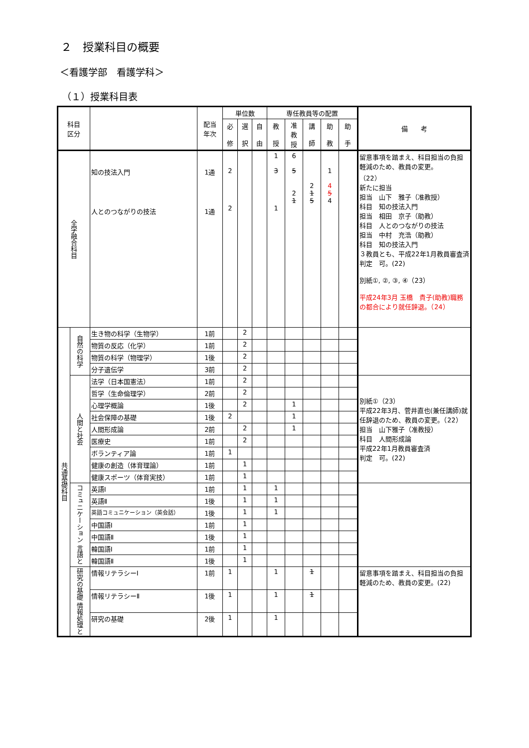２　授業科目の概要
＜看護学部　看護学科＞
（１）授業科目表
| 科目 区分 | | | 配当 年次 | 単位数 | | | 専任教員等の配置 | | | | | 備 考 |
| --- | --- | --- | --- | --- | --- | --- | --- | --- | --- | --- | --- | --- |
| | | | | 必 修 | 選 択 | 自 由 | 教 授 | 准 教 授 | 講 師 | 助 教 | 助 手 | |
| 全学融合科目 | | 知の技法入門 人とのつながりの技法 | 1通 1通 | 2 2 | | | 1 3 1 | 6 5 2 1 | 2 1 5 | 1 4 5 4 | | 留意事項を踏まえ、科目担当の負担軽減のため、教員の変更。 （22） 新たに担当 担当 山下 雅子（准教授） 科目 知の技法入門 担当 相田 京子（助教） 科目 人とのつながりの技法 担当 中村 充浩（助教） 科目 知の技法入門 ３教員とも、平成22年1月教員審査済 判定 可。(22) 別紙①, ②, ③, ④（23） 平成24年3月 玉橋 貴子(助教)職務の都合により就任辞退。（24） |
| 共通基礎科目 | 自然の科学 | 生き物の科学（生物学） | 1前 | | 2 | | | | | | | |
| | | 物質の反応（化学） | 1前 | | 2 | | | | | | | |
| | | 物質の科学（物理学） | 1後 | | 2 | | | | | | | |
| | | 分子遺伝学 | 3前 | | 2 | | | | | | | |
| | 人間と社会 | 法学（日本国憲法） | 1前 | | 2 | | | | | | | 別紙①（23） 平成22年3月、菅井直也(兼任講師)就任辞退のため、教員の変更。（22） 担当 山下雅子（准教授） 科目 人間形成論 平成22年1月教員審査済 判定 可。(22) |
| | | 哲学（生命倫理学） | 2前 | | 2 | | | | | | | |
| | | 心理学概論 | 1後 | | 2 | | | 1 | | | | |
| | | 社会保障の基礎 | 1後 | 2 | | | | 1 | | | | |
| | | 人間形成論 | 2前 | | 2 | | | 1 | | | | |
| | | 医療史 | 1前 | | 2 | | | | | | | |
| | | ボランティア論 | 1前 | 1 | | | | | | | | |
| | | 健康の創造（体育理論） | 1前 | | 1 | | | | | | | |
| | | 健康スポーツ（体育実技） | 1前 | | 1 | | | | | | | |
| | コミュニケーション 言語と | 英語Ⅰ | 1前 | | 1 | | 1 | | | | | |
| | | 英語Ⅱ | 1後 | | 1 | | 1 | | | | | |
| | | 英語コミュニケーション（英会話） | 1後 | | 1 | | 1 | | | | | |
| | | 中国語Ⅰ | 1前 | | 1 | | | | | | | |
| | | 中国語Ⅱ | 1後 | | 1 | | | | | | | |
| | | 韓国語Ⅰ | 1前 | | 1 | | | | | | | |
| | | 韓国語Ⅱ | 1後 | | 1 | | | | | | | |
| | 研究の基礎 情報処理と | 情報リテラシーⅠ | 1前 | 1 | | | 1 | | 1 | | | 留意事項を踏まえ、科目担当の負担軽減のため、教員の変更。(22) |
| | | 情報リテラシーⅡ | 1後 | 1 | | | 1 | | 1 | | | |
| | | 研究の基礎 | 2後 | 1 | | | 1 | | | | | |